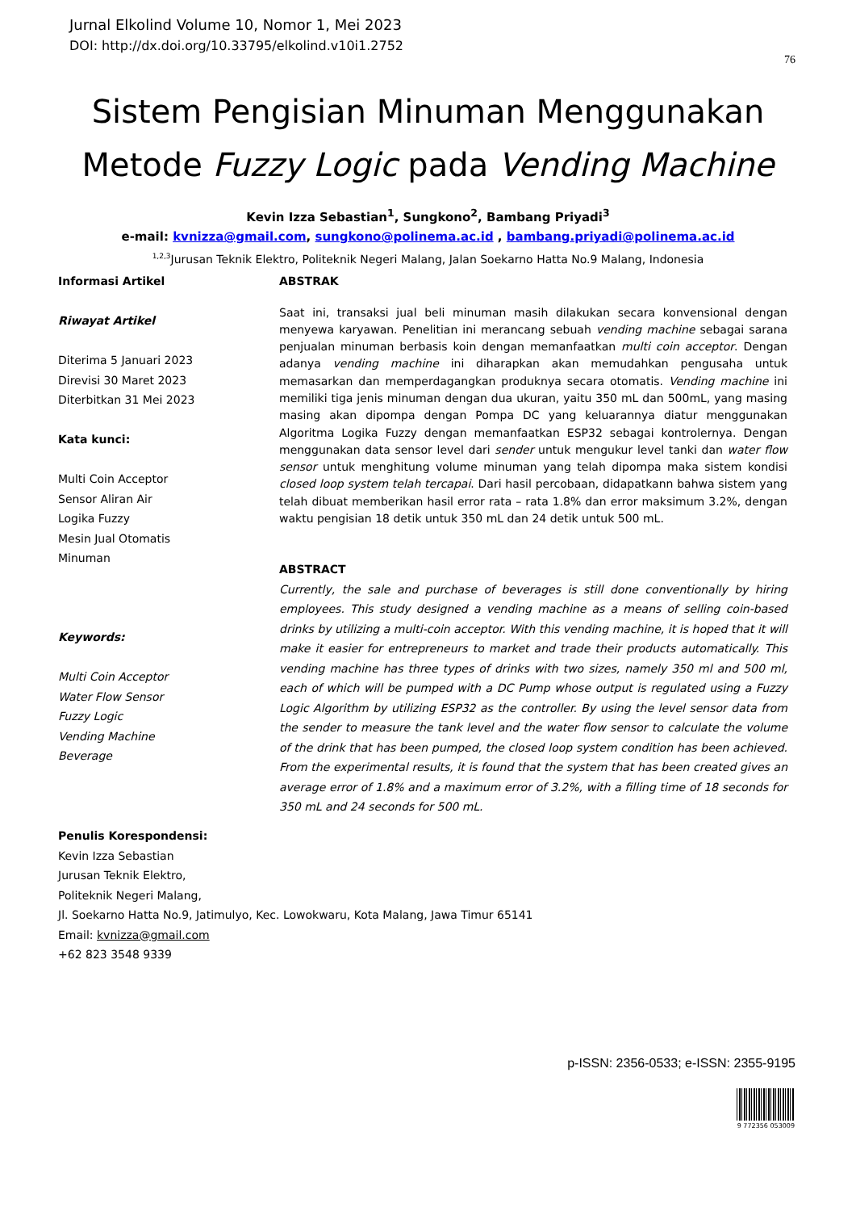Jurnal Elkolind Volume 10, Nomor 1, Mei 2023
DOI: http://dx.doi.org/10.33795/elkolind.v10i1.2752
76
Sistem Pengisian Minuman Menggunakan
Metode Fuzzy Logic pada Vending Machine
Kevin Izza Sebastian<sup>1</sup>, Sungkono<sup>2</sup>, Bambang Priyadi<sup>3</sup>
e-mail: kvnizza@gmail.com, sungkono@polinema.ac.id , bambang.priyadi@polinema.ac.id
<sup>1,2,3</sup>Jurusan Teknik Elektro, Politeknik Negeri Malang, Jalan Soekarno Hatta No.9 Malang, Indonesia
Informasi Artikel
Riwayat Artikel
Diterima 5 Januari 2023
Direvisi 30 Maret 2023
Diterbitkan 31 Mei 2023
Kata kunci:
Multi Coin Acceptor
Sensor Aliran Air
Logika Fuzzy
Mesin Jual Otomatis
Minuman
Keywords:
Multi Coin Acceptor
Water Flow Sensor
Fuzzy Logic
Vending Machine
Beverage
ABSTRAK
Saat ini, transaksi jual beli minuman masih dilakukan secara konvensional dengan menyewa karyawan. Penelitian ini merancang sebuah vending machine sebagai sarana penjualan minuman berbasis koin dengan memanfaatkan multi coin acceptor. Dengan adanya vending machine ini diharapkan akan memudahkan pengusaha untuk memasarkan dan memperdagangkan produknya secara otomatis. Vending machine ini memiliki tiga jenis minuman dengan dua ukuran, yaitu 350 mL dan 500mL, yang masing masing akan dipompa dengan Pompa DC yang keluarannya diatur menggunakan Algoritma Logika Fuzzy dengan memanfaatkan ESP32 sebagai kontrolernya. Dengan menggunakan data sensor level dari sender untuk mengukur level tanki dan water flow sensor untuk menghitung volume minuman yang telah dipompa maka sistem kondisi closed loop system telah tercapai. Dari hasil percobaan, didapatkann bahwa sistem yang telah dibuat memberikan hasil error rata – rata 1.8% dan error maksimum 3.2%, dengan waktu pengisian 18 detik untuk 350 mL dan 24 detik untuk 500 mL.
ABSTRACT
Currently, the sale and purchase of beverages is still done conventionally by hiring employees. This study designed a vending machine as a means of selling coin-based drinks by utilizing a multi-coin acceptor. With this vending machine, it is hoped that it will make it easier for entrepreneurs to market and trade their products automatically. This vending machine has three types of drinks with two sizes, namely 350 ml and 500 ml, each of which will be pumped with a DC Pump whose output is regulated using a Fuzzy Logic Algorithm by utilizing ESP32 as the controller. By using the level sensor data from the sender to measure the tank level and the water flow sensor to calculate the volume of the drink that has been pumped, the closed loop system condition has been achieved. From the experimental results, it is found that the system that has been created gives an average error of 1.8% and a maximum error of 3.2%, with a filling time of 18 seconds for 350 mL and 24 seconds for 500 mL.
Penulis Korespondensi:
Kevin Izza Sebastian
Jurusan Teknik Elektro,
Politeknik Negeri Malang,
Jl. Soekarno Hatta No.9, Jatimulyo, Kec. Lowokwaru, Kota Malang, Jawa Timur 65141
Email: kvnizza@gmail.com
+62 823 3548 9339
p-ISSN: 2356-0533; e-ISSN: 2355-9195
9 772356 053009